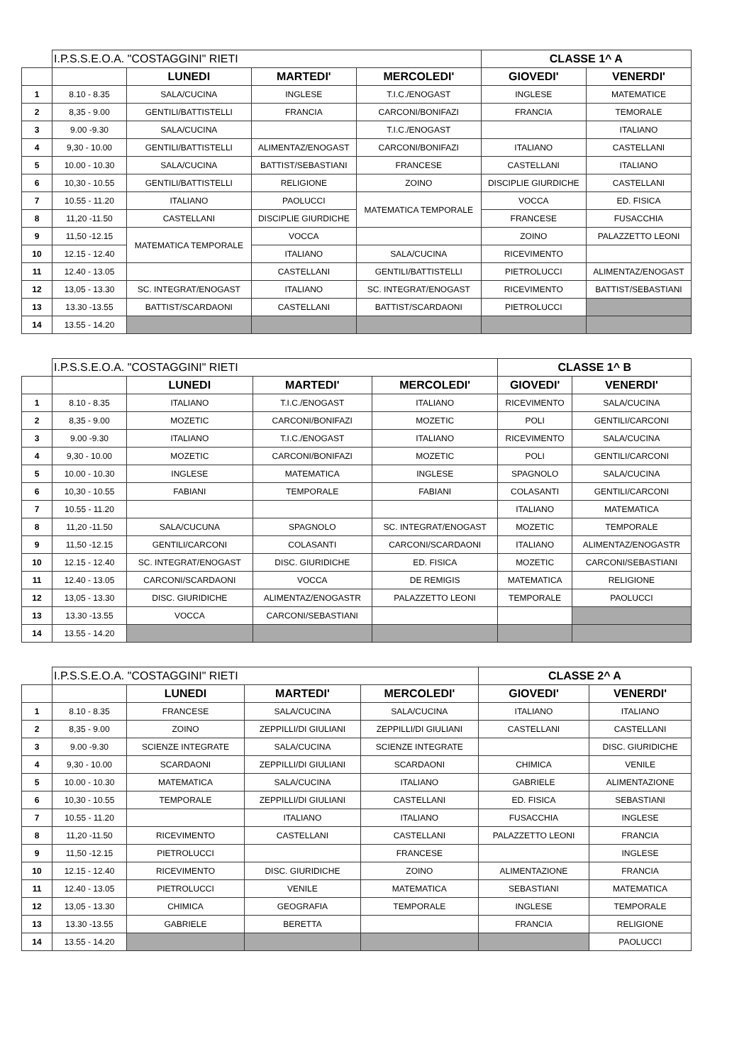| | I.P.S.S.E.O.A. "COSTAGGINI" RIETI | | | | CLASSE 1^ A | |
| | | LUNEDI | MARTEDI' | MERCOLEDI' | GIOVEDI' | VENERDI' |
| 1 | 8.10 - 8.35 | SALA/CUCINA | INGLESE | T.I.C./ENOGAST | INGLESE | MATEMATICE |
| 2 | 8,35 - 9.00 | GENTILI/BATTISTELLI | FRANCIA | CARCONI/BONIFAZI | FRANCIA | TEMORALE |
| 3 | 9.00 -9.30 | SALA/CUCINA | | T.I.C./ENOGAST | | ITALIANO |
| 4 | 9,30 - 10.00 | GENTILI/BATTISTELLI | ALIMENTAZ/ENOGAST | CARCONI/BONIFAZI | ITALIANO | CASTELLANI |
| 5 | 10.00 - 10.30 | SALA/CUCINA | BATTIST/SEBASTIANI | FRANCESE | CASTELLANI | ITALIANO |
| 6 | 10,30 - 10.55 | GENTILI/BATTISTELLI | RELIGIONE | ZOINO | DISCIPLIE GIURDICHE | CASTELLANI |
| 7 | 10.55 - 11.20 | ITALIANO | PAOLUCCI | MATEMATICA TEMPORALE | VOCCA | ED. FISICA |
| 8 | 11,20 -11.50 | CASTELLANI | DISCIPLIE GIURDICHE | | FRANCESE | FUSACCHIA |
| 9 | 11,50 -12.15 | MATEMATICA TEMPORALE | VOCCA | | ZOINO | PALAZZETTO LEONI |
| 10 | 12.15 - 12.40 | | ITALIANO | SALA/CUCINA | RICEVIMENTO | |
| 11 | 12.40 - 13.05 | | CASTELLANI | GENTILI/BATTISTELLI | PIETROLUCCI | ALIMENTAZ/ENOGAST |
| 12 | 13,05 - 13.30 | SC. INTEGRAT/ENOGAST | ITALIANO | SC. INTEGRAT/ENOGAST | RICEVIMENTO | BATTIST/SEBASTIANI |
| 13 | 13.30 -13.55 | BATTIST/SCARDAONI | CASTELLANI | BATTIST/SCARDAONI | PIETROLUCCI | |
| 14 | 13.55 - 14.20 | | | | | |
| | I.P.S.S.E.O.A. "COSTAGGINI" RIETI | | | | CLASSE 1^ B | |
| | | LUNEDI | MARTEDI' | MERCOLEDI' | GIOVEDI' | VENERDI' |
| 1 | 8.10 - 8.35 | ITALIANO | T.I.C./ENOGAST | ITALIANO | RICEVIMENTO | SALA/CUCINA |
| 2 | 8,35 - 9.00 | MOZETIC | CARCONI/BONIFAZI | MOZETIC | POLI | GENTILI/CARCONI |
| 3 | 9.00 -9.30 | ITALIANO | T.I.C./ENOGAST | ITALIANO | RICEVIMENTO | SALA/CUCINA |
| 4 | 9,30 - 10.00 | MOZETIC | CARCONI/BONIFAZI | MOZETIC | POLI | GENTILI/CARCONI |
| 5 | 10.00 - 10.30 | INGLESE | MATEMATICA | INGLESE | SPAGNOLO | SALA/CUCINA |
| 6 | 10,30 - 10.55 | FABIANI | TEMPORALE | FABIANI | COLASANTI | GENTILI/CARCONI |
| 7 | 10.55 - 11.20 | | | | ITALIANO | MATEMATICA |
| 8 | 11,20 -11.50 | SALA/CUCUNA | SPAGNOLO | SC. INTEGRAT/ENOGAST | MOZETIC | TEMPORALE |
| 9 | 11,50 -12.15 | GENTILI/CARCONI | COLASANTI | CARCONI/SCARDAONI | ITALIANO | ALIMENTAZ/ENOGASTR |
| 10 | 12.15 - 12.40 | SC. INTEGRAT/ENOGAST | DISC. GIURIDICHE | ED. FISICA | MOZETIC | CARCONI/SEBASTIANI |
| 11 | 12.40 - 13.05 | CARCONI/SCARDAONI | VOCCA | DE REMIGIS | MATEMATICA | RELIGIONE |
| 12 | 13,05 - 13.30 | DISC. GIURIDICHE | ALIMENTAZ/ENOGASTR | PALAZZETTO LEONI | TEMPORALE | PAOLUCCI |
| 13 | 13.30 -13.55 | VOCCA | CARCONI/SEBASTIANI | | | |
| 14 | 13.55 - 14.20 | | | | | |
| | I.P.S.S.E.O.A. "COSTAGGINI" RIETI | | | | CLASSE 2^ A | |
| | | LUNEDI | MARTEDI' | MERCOLEDI' | GIOVEDI' | VENERDI' |
| 1 | 8.10 - 8.35 | FRANCESE | SALA/CUCINA | SALA/CUCINA | ITALIANO | ITALIANO |
| 2 | 8,35 - 9.00 | ZOINO | ZEPPILLI/DI GIULIANI | ZEPPILLI/DI GIULIANI | CASTELLANI | CASTELLANI |
| 3 | 9.00 -9.30 | SCIENZE INTEGRATE | SALA/CUCINA | SCIENZE INTEGRATE | | DISC. GIURIDICHE |
| 4 | 9,30 - 10.00 | SCARDAONI | ZEPPILLI/DI GIULIANI | SCARDAONI | CHIMICA | VENILE |
| 5 | 10.00 - 10.30 | MATEMATICA | SALA/CUCINA | ITALIANO | GABRIELE | ALIMENTAZIONE |
| 6 | 10,30 - 10.55 | TEMPORALE | ZEPPILLI/DI GIULIANI | CASTELLANI | ED. FISICA | SEBASTIANI |
| 7 | 10.55 - 11.20 | | ITALIANO | ITALIANO | FUSACCHIA | INGLESE |
| 8 | 11,20 -11.50 | RICEVIMENTO | CASTELLANI | CASTELLANI | PALAZZETTO LEONI | FRANCIA |
| 9 | 11,50 -12.15 | PIETROLUCCI | | FRANCESE | | INGLESE |
| 10 | 12.15 - 12.40 | RICEVIMENTO | DISC. GIURIDICHE | ZOINO | ALIMENTAZIONE | FRANCIA |
| 11 | 12.40 - 13.05 | PIETROLUCCI | VENILE | MATEMATICA | SEBASTIANI | MATEMATICA |
| 12 | 13,05 - 13.30 | CHIMICA | GEOGRAFIA | TEMPORALE | INGLESE | TEMPORALE |
| 13 | 13.30 -13.55 | GABRIELE | BERETTA | | FRANCIA | RELIGIONE |
| 14 | 13.55 - 14.20 | | | | | PAOLUCCI |